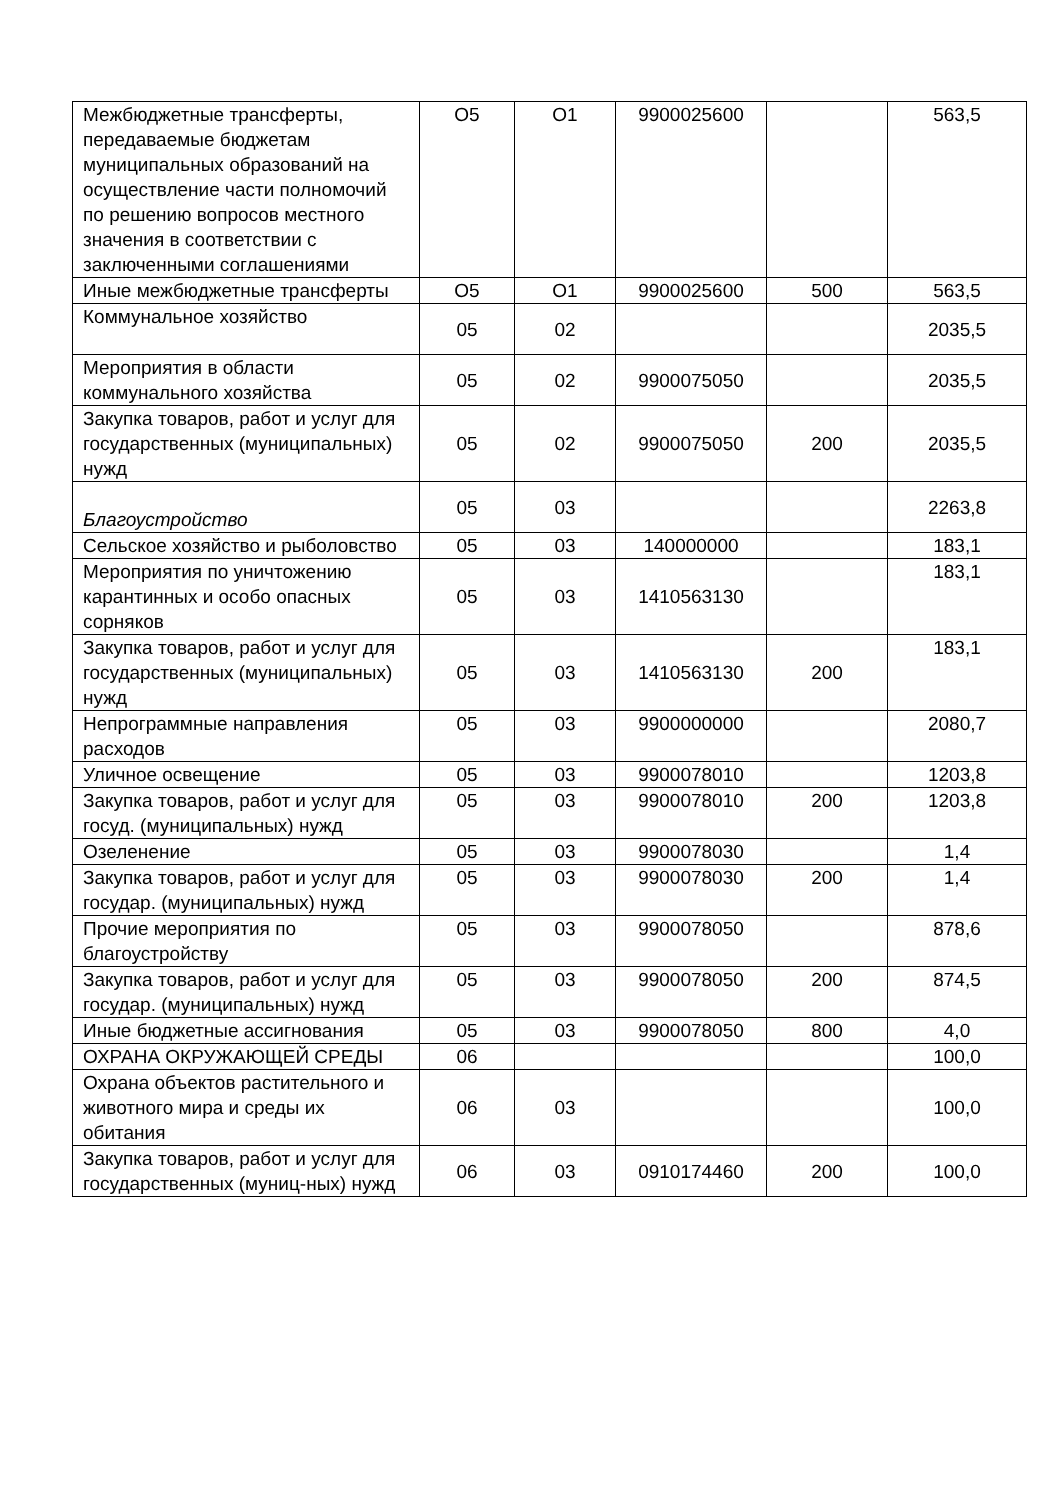| Межбюджетные трансферты, передаваемые бюджетам муниципальных образований на осуществление части полномочий по решению вопросов местного значения в соответствии с заключенными соглашениями | О5 | О1 | 9900025600 | | 563,5 |
| Иные межбюджетные трансферты | О5 | О1 | 9900025600 | 500 | 563,5 |
| Коммунальное хозяйство | 05 | 02 | | | 2035,5 |
| Мероприятия в области коммунального хозяйства | 05 | 02 | 9900075050 | | 2035,5 |
| Закупка товаров, работ и услуг для государственных (муниципальных) нужд | 05 | 02 | 9900075050 | 200 | 2035,5 |
| Благоустройство | 05 | 03 | | | 2263,8 |
| Сельское хозяйство и рыболовство | 05 | 03 | 140000000 | | 183,1 |
| Мероприятия по уничтожению карантинных и особо опасных сорняков | 05 | 03 | 1410563130 | | 183,1 |
| Закупка товаров, работ и услуг для государственных (муниципальных) нужд | 05 | 03 | 1410563130 | 200 | 183,1 |
| Непрограммные направления расходов | 05 | 03 | 9900000000 | | 2080,7 |
| Уличное освещение | 05 | 03 | 9900078010 | | 1203,8 |
| Закупка товаров, работ и услуг для госуд. (муниципальных) нужд | 05 | 03 | 9900078010 | 200 | 1203,8 |
| Озеленение | 05 | 03 | 9900078030 | | 1,4 |
| Закупка товаров, работ и услуг для государ. (муниципальных) нужд | 05 | 03 | 9900078030 | 200 | 1,4 |
| Прочие мероприятия по благоустройству | 05 | 03 | 9900078050 | | 878,6 |
| Закупка товаров, работ и услуг для государ. (муниципальных) нужд | 05 | 03 | 9900078050 | 200 | 874,5 |
| Иные бюджетные ассигнования | 05 | 03 | 9900078050 | 800 | 4,0 |
| ОХРАНА ОКРУЖАЮЩЕЙ СРЕДЫ | 06 | | | | 100,0 |
| Охрана объектов растительного и животного мира и среды их обитания | 06 | 03 | | | 100,0 |
| Закупка товаров, работ и услуг для государственных (муниц-ных) нужд | 06 | 03 | 0910174460 | 200 | 100,0 |